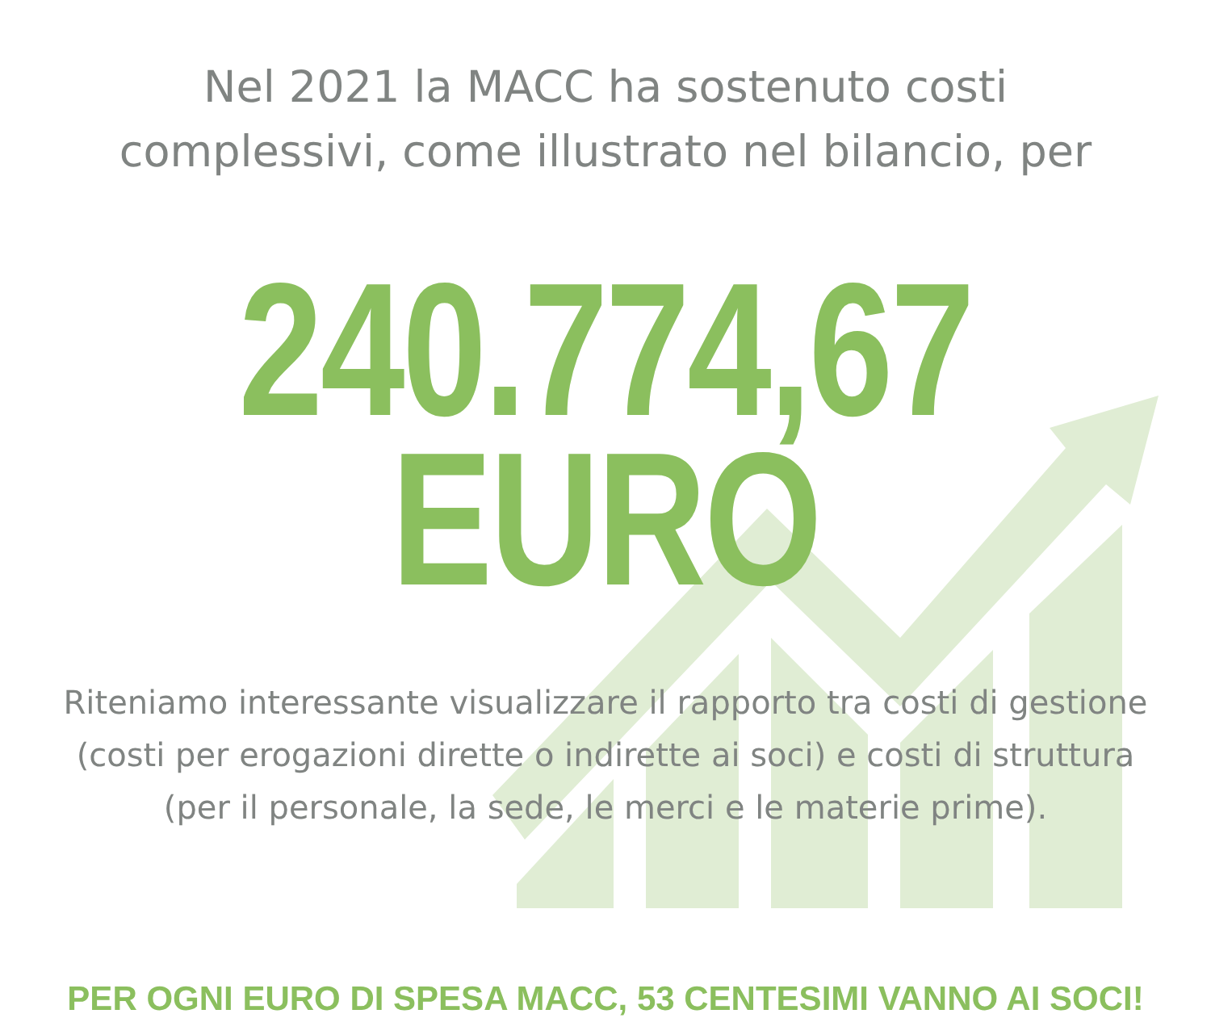Nel 2021 la MACC ha sostenuto costi
complessivi, come illustrato nel bilancio, per
240.774,67 EURO
Riteniamo interessante visualizzare il rapporto tra costi di gestione (costi per erogazioni dirette o indirette ai soci) e costi di struttura (per il personale, la sede, le merci e le materie prime).
PER OGNI EURO DI SPESA MACC, 53 CENTESIMI VANNO AI SOCI!